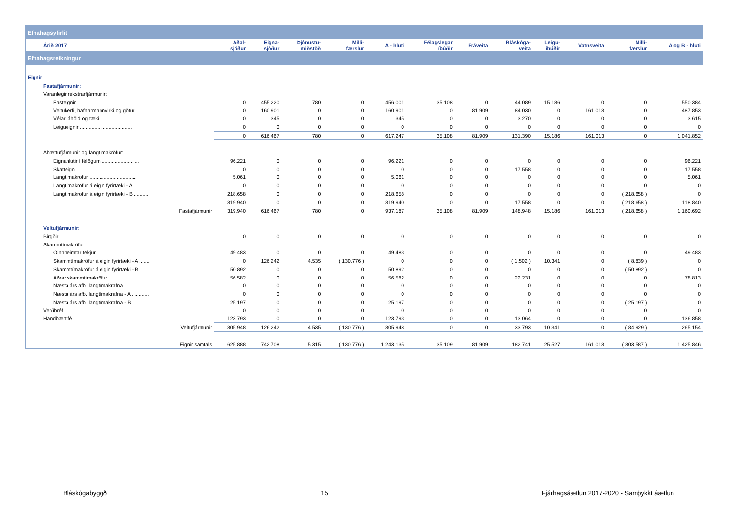| Efnahagsyfirlit | | | | | | | | | | | | |
| Árið 2017 | Aðal- sjóður | Eigna- sjóður | Þjónustu- miðstöð | Milli- færslur | A - hluti | Félagslegar íbúðir | Fráveita | Bláskóga- veita | Leigu- íbúðir | Vatnsveita | Milli- færslur | A og B - hluti |
| Efnahagsreikningur | | | | | | | | | | | | |
| Eignir | | | | | | | | | | | | |
| Fastafjármunir: | | | | | | | | | | | | |
| Varanlegir rekstrarfjármunir: | | | | | | | | | | | | |
| Fasteignir ........................................ | 0 | 455.220 | 780 | 0 | 456.001 | 35.108 | 0 | 44.089 | 15.186 | 0 | 0 | 550.384 |
| Veitukerfi, hafnarmannvirki og götur .......... | 0 | 160.901 | 0 | 0 | 160.901 | 0 | 81.909 | 84.030 | 0 | 161.013 | 0 | 487.853 |
| Vélar, áhöld og tæki ........................... | 0 | 345 | 0 | 0 | 345 | 0 | 0 | 3.270 | 0 | 0 | 0 | 3.615 |
| Leigueignir .................................... | 0 | 0 | 0 | 0 | 0 | 0 | 0 | 0 | 0 | 0 | 0 | 0 |
| | 0 | 616.467 | 780 | 0 | 617.247 | 35.108 | 81.909 | 131.390 | 15.186 | 161.013 | 0 | 1.041.852 |
| Áhættufjármunir og langtímakröfur: | | | | | | | | | | | | |
| Eignahlutir í félögum .......................... | 96.221 | 0 | 0 | 0 | 96.221 | 0 | 0 | 0 | 0 | 0 | 0 | 96.221 |
| Skatteign ....................................... | 0 | 0 | 0 | 0 | 0 | 0 | 0 | 17.558 | 0 | 0 | 0 | 17.558 |
| Langtímakröfur ................................. | 5.061 | 0 | 0 | 0 | 5.061 | 0 | 0 | 0 | 0 | 0 | 0 | 5.061 |
| Langtímakröfur á eigin fyrirtæki - A .......... | 0 | 0 | 0 | 0 | 0 | 0 | 0 | 0 | 0 | 0 | 0 | 0 |
| Langtímakröfur á eigin fyrirtæki - B .......... | 218.658 | 0 | 0 | 0 | 218.658 | 0 | 0 | 0 | 0 | 0 | ( 218.658 ) | 0 |
| | 319.940 | 0 | 0 | 0 | 319.940 | 0 | 0 | 17.558 | 0 | 0 | ( 218.658 ) | 118.840 |
| Fastafjármunir | 319.940 | 616.467 | 780 | 0 | 937.187 | 35.108 | 81.909 | 148.948 | 15.186 | 161.013 | ( 218.658 ) | 1.160.692 |
| Veltufjármunir: | | | | | | | | | | | | |
| Birgðir............................................. | 0 | 0 | 0 | 0 | 0 | 0 | 0 | 0 | 0 | 0 | 0 | 0 |
| Skammtímakröfur: | | | | | | | | | | | | |
| Óinnheimtar tekjur ............................. | 49.483 | 0 | 0 | 0 | 49.483 | 0 | 0 | 0 | 0 | 0 | 0 | 49.483 |
| Skammtímakröfur á eigin fyrirtæki - A ....... | 0 | 126.242 | 4.535 | ( 130.776 ) | 0 | 0 | 0 | ( 1.502 ) | 10.341 | 0 | ( 8.839 ) | 0 |
| Skammtímakröfur á eigin fyrirtæki - B ....... | 50.892 | 0 | 0 | 0 | 50.892 | 0 | 0 | 0 | 0 | 0 | ( 50.892 ) | 0 |
| Aðrar skammtímakröfur ......................... | 56.582 | 0 | 0 | 0 | 56.582 | 0 | 0 | 22.231 | 0 | 0 | 0 | 78.813 |
| Næsta árs afb. langtímakrafna ................ | 0 | 0 | 0 | 0 | 0 | 0 | 0 | 0 | 0 | 0 | 0 | 0 |
| Næsta árs afb. langtímakrafna - A ............ | 0 | 0 | 0 | 0 | 0 | 0 | 0 | 0 | 0 | 0 | 0 | 0 |
| Næsta árs afb. langtímakrafna - B ............ | 25.197 | 0 | 0 | 0 | 25.197 | 0 | 0 | 0 | 0 | 0 | ( 25.197 ) | 0 |
| Verðbréf............................................. | 0 | 0 | 0 | 0 | 0 | 0 | 0 | 0 | 0 | 0 | 0 | 0 |
| Handbært fé......................................... | 123.793 | 0 | 0 | 0 | 123.793 | 0 | 0 | 13.064 | 0 | 0 | 0 | 136.858 |
| Veltufjármunir | 305.948 | 126.242 | 4.535 | ( 130.776 ) | 305.948 | 0 | 0 | 33.793 | 10.341 | 0 | ( 84.929 ) | 265.154 |
| Eignir samtals | 625.888 | 742.708 | 5.315 | ( 130.776 ) | 1.243.135 | 35.109 | 81.909 | 182.741 | 25.527 | 161.013 | ( 303.587 ) | 1.425.846 |
Bláskógabyggð 15 Fjárhagsáætlun 2017-2020 - Samþykkt áætlun